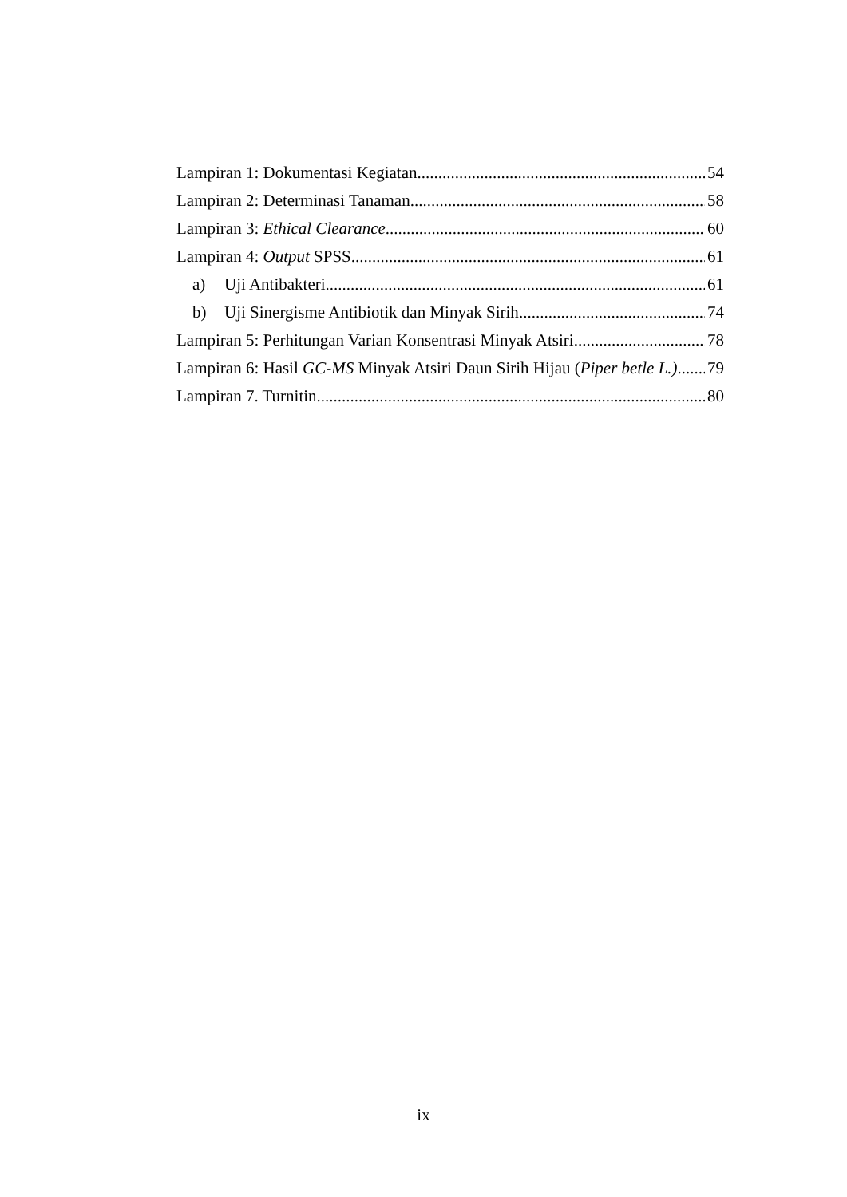Lampiran 1: Dokumentasi Kegiatan 54
Lampiran 2: Determinasi Tanaman 58
Lampiran 3: Ethical Clearance 60
Lampiran 4: Output SPSS 61
a) Uji Antibakteri 61
b) Uji Sinergisme Antibiotik dan Minyak Sirih 74
Lampiran 5: Perhitungan Varian Konsentrasi Minyak Atsiri 78
Lampiran 6: Hasil GC-MS Minyak Atsiri Daun Sirih Hijau (Piper betle L.) 79
Lampiran 7. Turnitin 80
ix